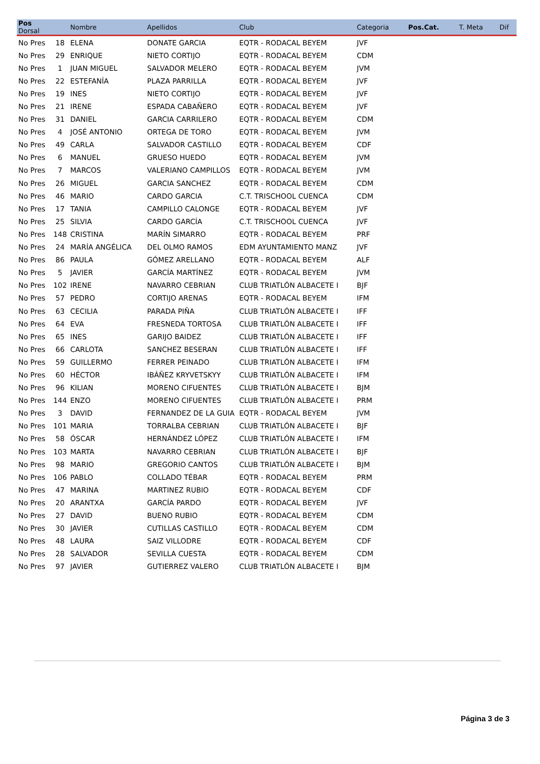| Pos Dorsal | | Nombre | Apellidos | Club | Categoria | Pos.Cat. | T. Meta | Dif |
| --- | --- | --- | --- | --- | --- | --- | --- | --- |
| No Pres | 18 | ELENA | DONATE GARCIA | EQTR - RODACAL BEYEM | JVF | | | |
| No Pres | 29 | ENRIQUE | NIETO CORTIJO | EQTR - RODACAL BEYEM | CDM | | | |
| No Pres | 1 | JUAN MIGUEL | SALVADOR MELERO | EQTR - RODACAL BEYEM | JVM | | | |
| No Pres | 22 | ESTEFANÍA | PLAZA PARRILLA | EQTR - RODACAL BEYEM | JVF | | | |
| No Pres | 19 | INES | NIETO CORTIJO | EQTR - RODACAL BEYEM | JVF | | | |
| No Pres | 21 | IRENE | ESPADA CABAÑERO | EQTR - RODACAL BEYEM | JVF | | | |
| No Pres | 31 | DANIEL | GARCIA CARRILERO | EQTR - RODACAL BEYEM | CDM | | | |
| No Pres | 4 | JOSÉ ANTONIO | ORTEGA DE TORO | EQTR - RODACAL BEYEM | JVM | | | |
| No Pres | 49 | CARLA | SALVADOR CASTILLO | EQTR - RODACAL BEYEM | CDF | | | |
| No Pres | 6 | MANUEL | GRUESO HUEDO | EQTR - RODACAL BEYEM | JVM | | | |
| No Pres | 7 | MARCOS | VALERIANO CAMPILLOS | EQTR - RODACAL BEYEM | JVM | | | |
| No Pres | 26 | MIGUEL | GARCIA SANCHEZ | EQTR - RODACAL BEYEM | CDM | | | |
| No Pres | 46 | MARIO | CARDO GARCIA | C.T. TRISCHOOL CUENCA | CDM | | | |
| No Pres | 17 | TANIA | CAMPILLO CALONGE | EQTR - RODACAL BEYEM | JVF | | | |
| No Pres | 25 | SILVIA | CARDO GARCÍA | C.T. TRISCHOOL CUENCA | JVF | | | |
| No Pres | 148 | CRISTINA | MARÍN SIMARRO | EQTR - RODACAL BEYEM | PRF | | | |
| No Pres | 24 | MARÍA ANGÉLICA | DEL OLMO RAMOS | EDM AYUNTAMIENTO MANZ | JVF | | | |
| No Pres | 86 | PAULA | GÓMEZ ARELLANO | EQTR - RODACAL BEYEM | ALF | | | |
| No Pres | 5 | JAVIER | GARCÍA MARTÍNEZ | EQTR - RODACAL BEYEM | JVM | | | |
| No Pres | 102 | IRENE | NAVARRO CEBRIAN | CLUB TRIATLÓN ALBACETE I | BJF | | | |
| No Pres | 57 | PEDRO | CORTIJO ARENAS | EQTR - RODACAL BEYEM | IFM | | | |
| No Pres | 63 | CECILIA | PARADA PIÑA | CLUB TRIATLÓN ALBACETE I | IFF | | | |
| No Pres | 64 | EVA | FRESNEDA TORTOSA | CLUB TRIATLÓN ALBACETE I | IFF | | | |
| No Pres | 65 | INES | GARIJO BAIDEZ | CLUB TRIATLÓN ALBACETE I | IFF | | | |
| No Pres | 66 | CARLOTA | SANCHEZ BESERAN | CLUB TRIATLÓN ALBACETE I | IFF | | | |
| No Pres | 59 | GUILLERMO | FERRER PEINADO | CLUB TRIATLÓN ALBACETE I | IFM | | | |
| No Pres | 60 | HÉCTOR | IBÁÑEZ KRYVETSKYY | CLUB TRIATLÓN ALBACETE I | IFM | | | |
| No Pres | 96 | KILIAN | MORENO CIFUENTES | CLUB TRIATLÓN ALBACETE I | BJM | | | |
| No Pres | 144 | ENZO | MORENO CIFUENTES | CLUB TRIATLÓN ALBACETE I | PRM | | | |
| No Pres | 3 | DAVID | FERNANDEZ DE LA GUIA | EQTR - RODACAL BEYEM | JVM | | | |
| No Pres | 101 | MARIA | TORRALBA CEBRIAN | CLUB TRIATLÓN ALBACETE I | BJF | | | |
| No Pres | 58 | ÓSCAR | HERNÁNDEZ LÓPEZ | CLUB TRIATLÓN ALBACETE I | IFM | | | |
| No Pres | 103 | MARTA | NAVARRO CEBRIAN | CLUB TRIATLÓN ALBACETE I | BJF | | | |
| No Pres | 98 | MARIO | GREGORIO CANTOS | CLUB TRIATLÓN ALBACETE I | BJM | | | |
| No Pres | 106 | PABLO | COLLADO TÉBAR | EQTR - RODACAL BEYEM | PRM | | | |
| No Pres | 47 | MARINA | MARTINEZ RUBIO | EQTR - RODACAL BEYEM | CDF | | | |
| No Pres | 20 | ARANTXA | GARCÍA PARDO | EQTR - RODACAL BEYEM | JVF | | | |
| No Pres | 27 | DAVID | BUENO RUBIO | EQTR - RODACAL BEYEM | CDM | | | |
| No Pres | 30 | JAVIER | CUTILLAS CASTILLO | EQTR - RODACAL BEYEM | CDM | | | |
| No Pres | 48 | LAURA | SAIZ VILLODRE | EQTR - RODACAL BEYEM | CDF | | | |
| No Pres | 28 | SALVADOR | SEVILLA CUESTA | EQTR - RODACAL BEYEM | CDM | | | |
| No Pres | 97 | JAVIER | GUTIERREZ VALERO | CLUB TRIATLÓN ALBACETE I | BJM | | | |
Página 3 de 3